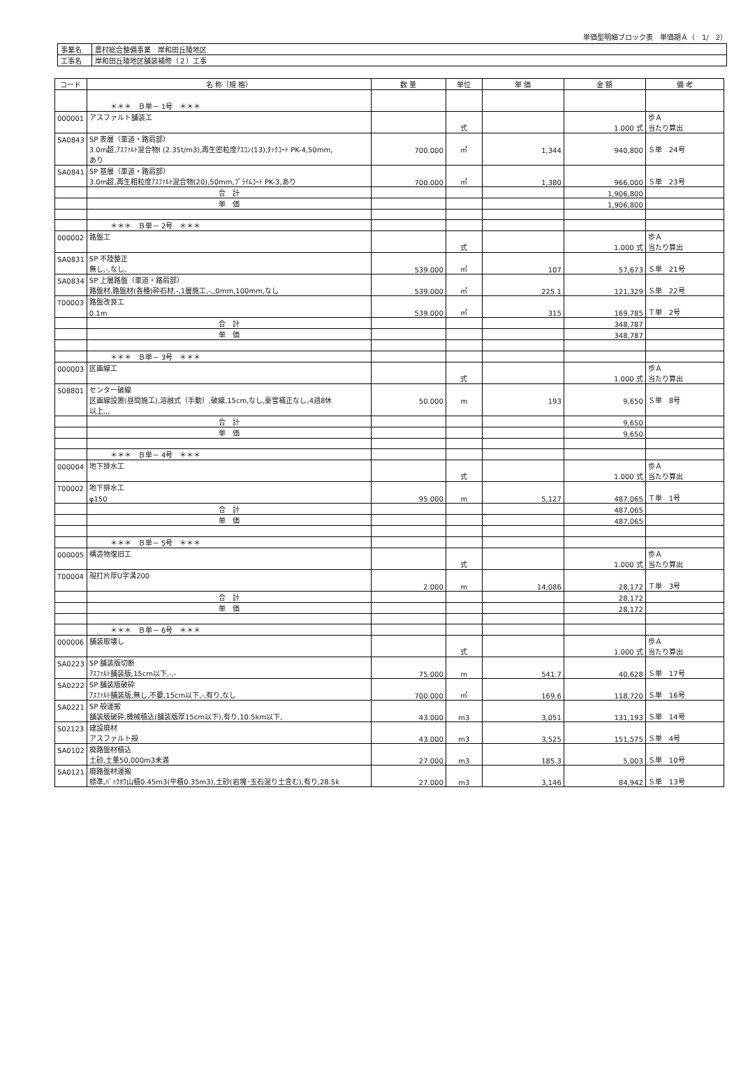単価型明細ブロック表　単価期Ａ（　1/　2）
| 事業名 | 農村総合整備事業 岸和田丘陵地区 |
| 工事名 | 岸和田丘陵地区舗装補修（２）工事 |
| コード | 名 称（規 格） | 数 量 | 単位 | 単 価 | 金 額 | 備 考 |
| --- | --- | --- | --- | --- | --- | --- |
| | ＊＊＊ Ｂ単－ 1号 ＊＊＊ | | | | | |
| 000001 | アスファルト舗装工 | | | | | 歩Ａ |
| | | | 式 | | 1.000 式 | 当たり算出 |
| SA0843 | SP 表層（車道・路肩部） | | | | | |
| | 3.0m超,ｱｽﾌｧﾙﾄ混合物Ⅰ (2.35t/m3),再生密粒度ｱｽｺﾝ(13),ﾀｯｸｺｰﾄ PK-4,50mm, | 700.000 | ㎡ | 1,344 | 940,800 | Ｓ単 24号 |
| | あり | | | | | |
| SA0841 | SP 基層（車道・路肩部） | | | | | |
| | 3.0m超,再生粗粒度ｱｽﾌｧﾙﾄ混合物(20),50mm,ﾌﾟﾗｲﾑｺｰﾄ PK-3,あり | 700.000 | ㎡ | 1,380 | 966,000 | Ｓ単 23号 |
| | 合 計 | | | | 1,906,800 | |
| | 単 価 | | | | 1,906,800 | |
| | ＊＊＊ Ｂ単－ 2号 ＊＊＊ | | | | | |
| 000002 | 路盤工 | | | | | 歩Ａ |
| | | | 式 | | 1.000 式 | 当たり算出 |
| SA0831 | SP 不陸整正 | | | | | |
| | 無し,-,なし, | 539.000 | ㎡ | 107 | 57,673 | Ｓ単 21号 |
| SA0834 | SP 上層路盤（車道・路肩部） | | | | | |
| | 路盤材,路盤材(各種)砕石材,-,1層施工,-,,0mm,100mm,なし | 539.000 | ㎡ | 225.1 | 121,329 | Ｓ単 22号 |
| T00003 | 路盤改良工 | | | | | |
| | 0.1m | 539.000 | ㎡ | 315 | 169,785 | Ｔ単 2号 |
| | 合 計 | | | | 348,787 | |
| | 単 価 | | | | 348,787 | |
| | ＊＊＊ Ｂ単－ 3号 ＊＊＊ | | | | | |
| 000003 | 区画線工 | | | | | 歩Ａ |
| | | | 式 | | 1.000 式 | 当たり算出 |
| S08801 | センター破線 | | | | | |
| | 区画線設置(昼間施工),溶融式（手動）,破線,15cm,なし,豪雪補正なし,4週8休 | 50.000 | m | 193 | 9,650 | Ｓ単 8号 |
| | 以上,,, | | | | | |
| | 合 計 | | | | 9,650 | |
| | 単 価 | | | | 9,650 | |
| | ＊＊＊ Ｂ単－ 4号 ＊＊＊ | | | | | |
| 000004 | 地下排水工 | | | | | 歩Ａ |
| | | | 式 | | 1.000 式 | 当たり算出 |
| T00002 | 地下排水工 | | | | | |
| | φ150 | 95.000 | m | 5,127 | 487,065 | Ｔ単 1号 |
| | 合 計 | | | | 487,065 | |
| | 単 価 | | | | 487,065 | |
| | ＊＊＊ Ｂ単－ 5号 ＊＊＊ | | | | | |
| 000005 | 構造物復旧工 | | | | | 歩Ａ |
| | | | 式 | | 1.000 式 | 当たり算出 |
| T00004 | 現打片厚U字溝200 | | | | | |
| | | 2.000 | m | 14,086 | 28,172 | Ｔ単 3号 |
| | 合 計 | | | | 28,172 | |
| | 単 価 | | | | 28,172 | |
| | ＊＊＊ Ｂ単－ 6号 ＊＊＊ | | | | | |
| 000006 | 舗装取壊し | | | | | 歩Ａ |
| | | | 式 | | 1.000 式 | 当たり算出 |
| SA0223 | SP 舗装版切断 | | | | | |
| | ｱｽﾌｧﾙﾄ舗装版,15cm以下,-,- | 75.000 | m | 541.7 | 40,628 | Ｓ単 17号 |
| SA0222 | SP 舗装版破砕 | | | | | |
| | ｱｽﾌｧﾙﾄ舗装版,無し,不要,15cm以下,-,有り,なし | 700.000 | ㎡ | 169.6 | 118,720 | Ｓ単 16号 |
| SA0221 | SP 殻運搬 | | | | | |
| | 舗装版破砕,機械積込(舗装版厚15cm以下),有り,10.5km以下, | 43.000 | m3 | 3,051 | 131,193 | Ｓ単 14号 |
| S02123 | 建設廃材 | | | | | |
| | アスファルト殻 | 43.000 | m3 | 3,525 | 151,575 | Ｓ単 4号 |
| SA0102 | 廃路盤材積込 | | | | | |
| | 土砂,土量50,000m3未満 | 27.000 | m3 | 185.3 | 5,003 | Ｓ単 10号 |
| SA0121 | 廃路盤材運搬 | | | | | |
| | 標準,ﾊﾞｯｸﾎｳ山積0.45m3(平積0.35m3),土砂(岩塊･玉石混り土含む),有り,28.5k | 27.000 | m3 | 3,146 | 84,942 | Ｓ単 13号 |